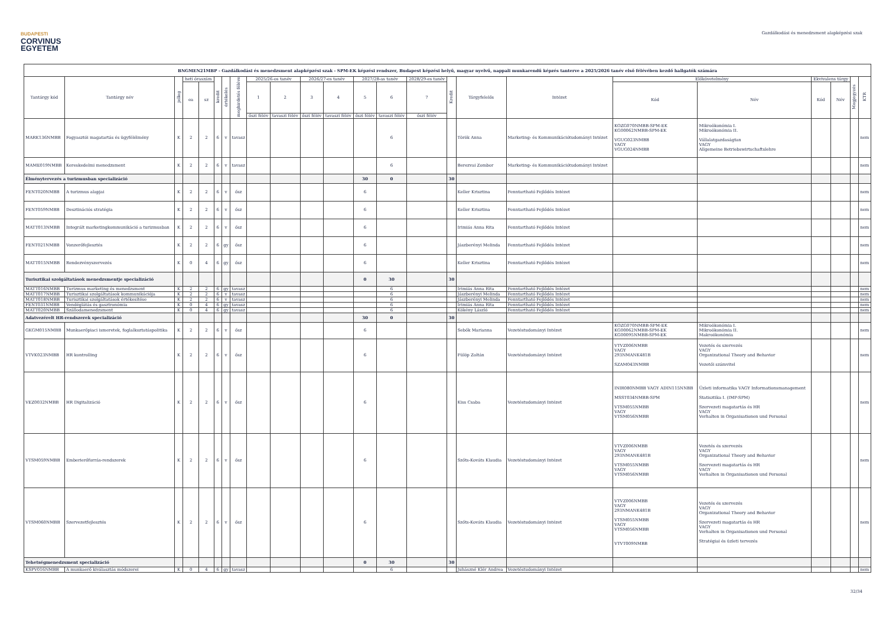BUDAPESTI
CORVINUS
EGYETEM
Gazdálkodási és menedzsment alapképzési szak
| BNGMEN21MBP - Gazdálkodási és menedzsment alapképzési szak - SPM-EK képzési rendszer, Budapest képzési helyű, magyar nyelvű, nappali munkarendű képzés tanterve a 2025/2026 tanév első félévében kezdő hallgatók számára | | | | | | | | | | | | | | | | | | | | | | | |
| --- | --- | --- | --- | --- | --- | --- | --- | --- | --- | --- | --- | --- | --- | --- | --- | --- | --- | --- | --- | --- | --- | --- | --- |
| Tantárgy kód | Tantárgy név | jelleg | heti óraszám | | kredit | értékelés | meghirdetés féléve | 2025/26-os tanév | | 2026/27-es tanév | | 2027/28-as tanév | | 2028/29-es tanév | Kredit | Tárgyfelelős | Intézet | Előkövetelmény | | Ekvivalens tárgy | | Megjegyzés | KTR |
| | | | ea | sz | | | | 1 | 2 | 3 | 4 | 5 | 6 | 7 | | | | Kód | Név | Kód | Név | | |
| | | | | | | | | őszi félév | tavaszi félév | őszi félév | tavaszi félév | őszi félév | tavaszi félév | őszi félév | | | | | | | | | |
| MARK136NMBB | Fogyasztói magatartás és ügyfélélmény | K | 2 | 2 | 6 | v | tavasz | | | | | | 6 | | | Török Anna | Marketing- és Kommunikációtudományi Intézet | KOZG070NMBB-SPM-EK KG00062NMBB-SPM-EK VGUG023NMBB VAGY VGUG024NMBB | Mikroökonómia I. Mikroökonómia II. Vállalatgazdaságtan VAGY Allgemeine Betriebswirtschaftslehre | | | | nem |
| MAME019NMBB | Kereskedelmi menedzsment | K | 2 | 2 | 6 | v | tavasz | | | | | | 6 | | | Berezvai Zombor | Marketing- és Kommunikációtudományi Intézet | | | | | | nem |
| Élménytervezés a turizmusban specializáció | | | | | | | | | | | | 30 | 0 | | 30 | | | | | | | | |
| FENT020NMBB | A turizmus alapjai | K | 2 | 2 | 6 | v | ősz | | | | | 6 | | | | Keller Krisztina | Fenntartható Fejlődés Intézet | | | | | | nem |
| FENT059NMBB | Desztinációs stratégia | K | 2 | 2 | 6 | v | ősz | | | | | 6 | | | | Keller Krisztina | Fenntartható Fejlődés Intézet | | | | | | nem |
| MATT013NMBB | Integrált marketingkommunikáció a turizmusban | K | 2 | 2 | 6 | v | ősz | | | | | 6 | | | | Irimiás Anna Rita | Fenntartható Fejlődés Intézet | | | | | | nem |
| FENT021NMBB | Vonzerőfejlesztés | K | 2 | 2 | 6 | gy | ősz | | | | | 6 | | | | Jászberényi Melinda | Fenntartható Fejlődés Intézet | | | | | | nem |
| MATT015NMBB | Rendezvényszervezés | K | 0 | 4 | 6 | gy | ősz | | | | | 6 | | | | Keller Krisztina | Fenntartható Fejlődés Intézet | | | | | | nem |
| Turisztikai szolgáltatások menedzsmentje specializáció | | | | | | | | | | | | 0 | 30 | | 30 | | | | | | | | |
| MATT016NMBB | Turizmus marketing és menedzsment | K | 2 | 2 | 6 | gy | tavasz | | | | | | 6 | | | Irimiás Anna Rita | Fenntartható Fejlődés Intézet | | | | | | nem |
| MATT017NMBB | Turisztikai szolgáltatások kommunikációja | K | 2 | 2 | 6 | v | tavasz | | | | | | 6 | | | Jászberényi Melinda | Fenntartható Fejlődés Intézet | | | | | | nem |
| MATT018NMBB | Turisztikai szolgáltatások értékesítése | K | 2 | 2 | 6 | v | tavasz | | | | | | 6 | | | Jászberényi Melinda | Fenntartható Fejlődés Intézet | | | | | | nem |
| FENT031NMBB | Vendéglátás és gasztronómia | K | 0 | 4 | 6 | gy | tavasz | | | | | | 6 | | | Irimiás Anna Rita | Fenntartható Fejlődés Intézet | | | | | | nem |
| MATT020NMBB | Szállodamenedzsment | K | 0 | 4 | 6 | gy | tavasz | | | | | | 6 | | | Kökény László | Fenntartható Fejlődés Intézet | | | | | | nem |
| Adatvezérelt HR-rendszerek specializáció | | | | | | | | | | | | 30 | 0 | | 30 | | | | | | | | |
| GKGM015NMBB | Munkaerőpiaci ismeretek, foglalkoztatáspolitika | K | 2 | 2 | 6 | v | ősz | | | | | 6 | | | | Sebők Marianna | Vezetéstudományi Intézet | KOZG070NMBB-SPM-EK KG00062NMBB-SPM-EK KG00095NMBB-SPM-EK | Mikroökonómia I. Mikroökonómia II. Makroökonómia | | | | nem |
| VTVK023NMBB | HR kontrolling | K | 2 | 2 | 6 | v | ősz | | | | | 6 | | | | Fülöp Zoltán | Vezetéstudományi Intézet | VTVZ006NMBB VAGY 293NMANK481B SZAM043NMBB | Vezetés és szervezés VAGY Organizational Theory and Behavior Vezetői számvitel | | | | nem |
| VEZ0032NMBB | HR Digitalizáció | K | 2 | 2 | 6 | v | ősz | | | | | 6 | | | | Kiss Csaba | Vezetéstudományi Intézet | INIR080NMBB VAGY ADIN115NNBB MSST034NMBB-SPM VTSM055NMBB VAGY VTSM056NMBB | Üzleti informatika VAGY Informationsmanagement Statisztika I. (IMP-SPM) Szervezeti magatartás és HR VAGY Verhalten in Organisationen und Personal | | | | nem |
| VTSM059NMBB | Emberierőforrás-rendszerek | K | 2 | 2 | 6 | v | ősz | | | | | 6 | | | | Szőts-Kováts Klaudia | Vezetéstudományi Intézet | VTVZ006NMBB VAGY 293NMANK481B VTSM055NMBB VAGY VTSM056NMBB | Vezetés és szervezés VAGY Organizational Theory and Behavior Szervezeti magatartás és HR VAGY Verhalten in Organisationen und Personal | | | | nem |
| VTSM060NMBB | Szervezetfejlesztés | K | 2 | 2 | 6 | v | ősz | | | | | 6 | | | | Szőts-Kováts Klaudia | Vezetéstudományi Intézet | VTVZ006NMBB VAGY 293NMANK481B VTSM055NMBB VAGY VTSM056NMBB VTVT009NMBB | Vezetés és szervezés VAGY Organizational Theory and Behavior Szervezeti magatartás és HR VAGY Verhalten in Organisationen und Personal Stratégiai és üzleti tervezés | | | | nem |
| Tehetségmenedzsment specializáció | | | | | | | | | | | | 0 | 30 | | 30 | | | | | | | | |
| KSPV016NMBB | A munkaerő kiválasztás módszerei | K | 0 | 4 | 6 | gy | tavasz | | | | | | 6 | | | Juhászné Klér Andrea | Vezetéstudományi Intézet | | | | | | nem |
32/34